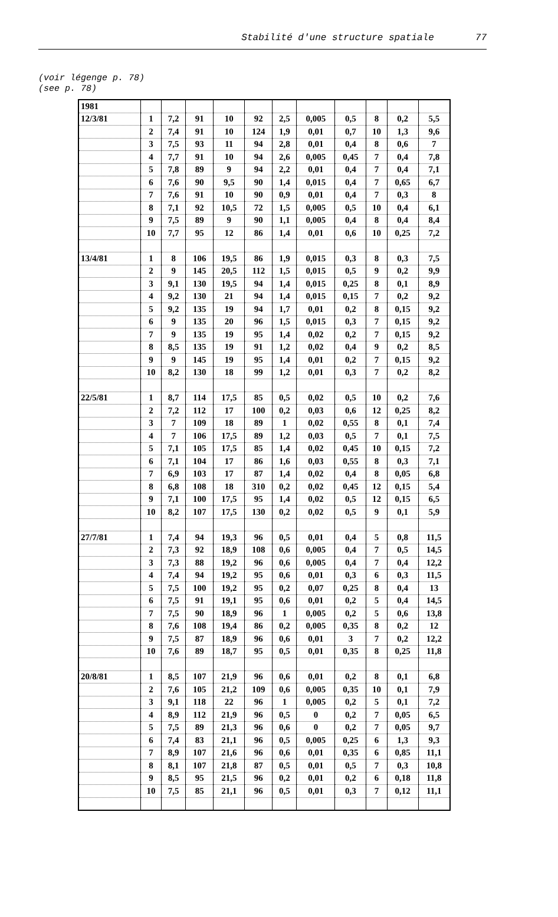Stabilité d'une structure spatiale 77
(voir légenge p. 78)
(see p. 78)
| 1981 | | | | | | | | | | | |
| 12/3/81 | 1 | 7,2 | 91 | 10 | 92 | 2,5 | 0,005 | 0,5 | 8 | 0,2 | 5,5 |
| | 2 | 7,4 | 91 | 10 | 124 | 1,9 | 0,01 | 0,7 | 10 | 1,3 | 9,6 |
| | 3 | 7,5 | 93 | 11 | 94 | 2,8 | 0,01 | 0,4 | 8 | 0,6 | 7 |
| | 4 | 7,7 | 91 | 10 | 94 | 2,6 | 0,005 | 0,45 | 7 | 0,4 | 7,8 |
| | 5 | 7,8 | 89 | 9 | 94 | 2,2 | 0,01 | 0,4 | 7 | 0,4 | 7,1 |
| | 6 | 7,6 | 90 | 9,5 | 90 | 1,4 | 0,015 | 0,4 | 7 | 0,65 | 6,7 |
| | 7 | 7,6 | 91 | 10 | 90 | 0,9 | 0,01 | 0,4 | 7 | 0,3 | 8 |
| | 8 | 7,1 | 92 | 10,5 | 72 | 1,5 | 0,005 | 0,5 | 10 | 0,4 | 6,1 |
| | 9 | 7,5 | 89 | 9 | 90 | 1,1 | 0,005 | 0,4 | 8 | 0,4 | 8,4 |
| | 10 | 7,7 | 95 | 12 | 86 | 1,4 | 0,01 | 0,6 | 10 | 0,25 | 7,2 |
| 13/4/81 | 1 | 8 | 106 | 19,5 | 86 | 1,9 | 0,015 | 0,3 | 8 | 0,3 | 7,5 |
| | 2 | 9 | 145 | 20,5 | 112 | 1,5 | 0,015 | 0,5 | 9 | 0,2 | 9,9 |
| | 3 | 9,1 | 130 | 19,5 | 94 | 1,4 | 0,015 | 0,25 | 8 | 0,1 | 8,9 |
| | 4 | 9,2 | 130 | 21 | 94 | 1,4 | 0,015 | 0,15 | 7 | 0,2 | 9,2 |
| | 5 | 9,2 | 135 | 19 | 94 | 1,7 | 0,01 | 0,2 | 8 | 0,15 | 9,2 |
| | 6 | 9 | 135 | 20 | 96 | 1,5 | 0,015 | 0,3 | 7 | 0,15 | 9,2 |
| | 7 | 9 | 135 | 19 | 95 | 1,4 | 0,02 | 0,2 | 7 | 0,15 | 9,2 |
| | 8 | 8,5 | 135 | 19 | 91 | 1,2 | 0,02 | 0,4 | 9 | 0,2 | 8,5 |
| | 9 | 9 | 145 | 19 | 95 | 1,4 | 0,01 | 0,2 | 7 | 0,15 | 9,2 |
| | 10 | 8,2 | 130 | 18 | 99 | 1,2 | 0,01 | 0,3 | 7 | 0,2 | 8,2 |
| 22/5/81 | 1 | 8,7 | 114 | 17,5 | 85 | 0,5 | 0,02 | 0,5 | 10 | 0,2 | 7,6 |
| | 2 | 7,2 | 112 | 17 | 100 | 0,2 | 0,03 | 0,6 | 12 | 0,25 | 8,2 |
| | 3 | 7 | 109 | 18 | 89 | 1 | 0,02 | 0,55 | 8 | 0,1 | 7,4 |
| | 4 | 7 | 106 | 17,5 | 89 | 1,2 | 0,03 | 0,5 | 7 | 0,1 | 7,5 |
| | 5 | 7,1 | 105 | 17,5 | 85 | 1,4 | 0,02 | 0,45 | 10 | 0,15 | 7,2 |
| | 6 | 7,1 | 104 | 17 | 86 | 1,6 | 0,03 | 0,55 | 8 | 0,3 | 7,1 |
| | 7 | 6,9 | 103 | 17 | 87 | 1,4 | 0,02 | 0,4 | 8 | 0,05 | 6,8 |
| | 8 | 6,8 | 108 | 18 | 310 | 0,2 | 0,02 | 0,45 | 12 | 0,15 | 5,4 |
| | 9 | 7,1 | 100 | 17,5 | 95 | 1,4 | 0,02 | 0,5 | 12 | 0,15 | 6,5 |
| | 10 | 8,2 | 107 | 17,5 | 130 | 0,2 | 0,02 | 0,5 | 9 | 0,1 | 5,9 |
| 27/7/81 | 1 | 7,4 | 94 | 19,3 | 96 | 0,5 | 0,01 | 0,4 | 5 | 0,8 | 11,5 |
| | 2 | 7,3 | 92 | 18,9 | 108 | 0,6 | 0,005 | 0,4 | 7 | 0,5 | 14,5 |
| | 3 | 7,3 | 88 | 19,2 | 96 | 0,6 | 0,005 | 0,4 | 7 | 0,4 | 12,2 |
| | 4 | 7,4 | 94 | 19,2 | 95 | 0,6 | 0,01 | 0,3 | 6 | 0,3 | 11,5 |
| | 5 | 7,5 | 100 | 19,2 | 95 | 0,2 | 0,07 | 0,25 | 8 | 0,4 | 13 |
| | 6 | 7,5 | 91 | 19,1 | 95 | 0,6 | 0,01 | 0,2 | 5 | 0,4 | 14,5 |
| | 7 | 7,5 | 90 | 18,9 | 96 | 1 | 0,005 | 0,2 | 5 | 0,6 | 13,8 |
| | 8 | 7,6 | 108 | 19,4 | 86 | 0,2 | 0,005 | 0,35 | 8 | 0,2 | 12 |
| | 9 | 7,5 | 87 | 18,9 | 96 | 0,6 | 0,01 | 3 | 7 | 0,2 | 12,2 |
| | 10 | 7,6 | 89 | 18,7 | 95 | 0,5 | 0,01 | 0,35 | 8 | 0,25 | 11,8 |
| 20/8/81 | 1 | 8,5 | 107 | 21,9 | 96 | 0,6 | 0,01 | 0,2 | 8 | 0,1 | 6,8 |
| | 2 | 7,6 | 105 | 21,2 | 109 | 0,6 | 0,005 | 0,35 | 10 | 0,1 | 7,9 |
| | 3 | 9,1 | 118 | 22 | 96 | 1 | 0,005 | 0,2 | 5 | 0,1 | 7,2 |
| | 4 | 8,9 | 112 | 21,9 | 96 | 0,5 | 0 | 0,2 | 7 | 0,05 | 6,5 |
| | 5 | 7,5 | 89 | 21,3 | 96 | 0,6 | 0 | 0,2 | 7 | 0,05 | 9,7 |
| | 6 | 7,4 | 83 | 21,1 | 96 | 0,5 | 0,005 | 0,25 | 6 | 1,3 | 9,3 |
| | 7 | 8,9 | 107 | 21,6 | 96 | 0,6 | 0,01 | 0,35 | 6 | 0,85 | 11,1 |
| | 8 | 8,1 | 107 | 21,8 | 87 | 0,5 | 0,01 | 0,5 | 7 | 0,3 | 10,8 |
| | 9 | 8,5 | 95 | 21,5 | 96 | 0,2 | 0,01 | 0,2 | 6 | 0,18 | 11,8 |
| | 10 | 7,5 | 85 | 21,1 | 96 | 0,5 | 0,01 | 0,3 | 7 | 0,12 | 11,1 |